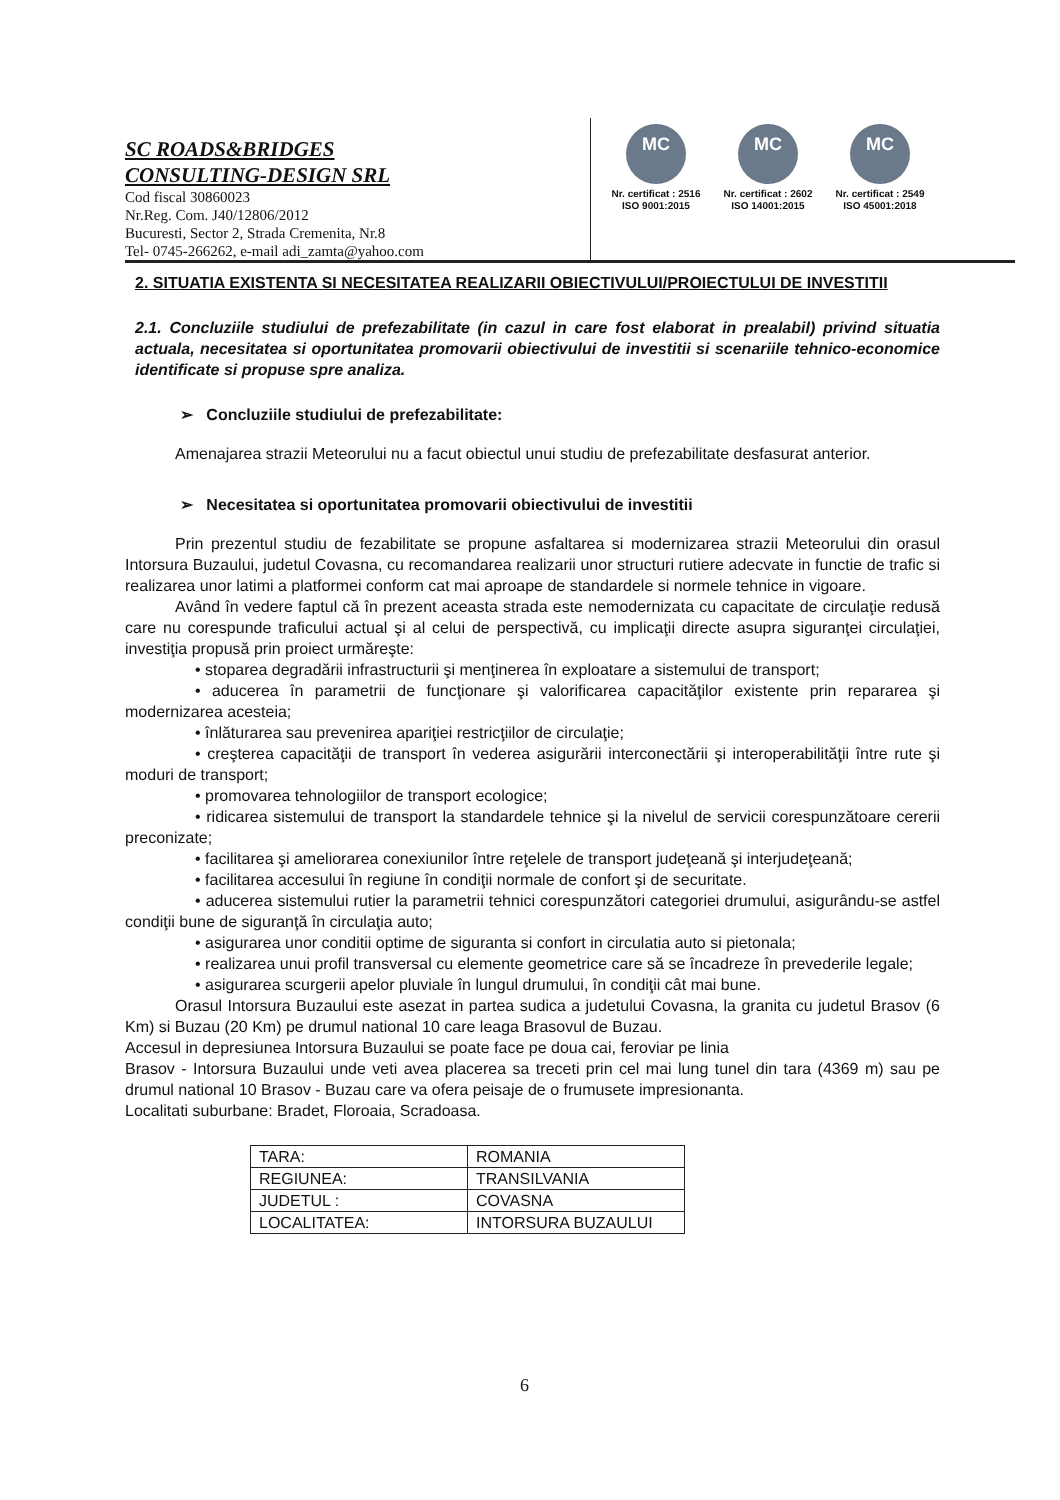SC ROADS&BRIDGES
CONSULTING-DESIGN SRL
Cod fiscal 30860023
Nr.Reg. Com. J40/12806/2012
Bucuresti, Sector 2, Strada Cremenita, Nr.8
Tel- 0745-266262, e-mail adi_zamta@yahoo.com
MC
Nr. certificat : 2516
ISO 9001:2015
MC
Nr. certificat : 2602
ISO 14001:2015
MC
Nr. certificat : 2549
ISO 45001:2018
2. SITUATIA EXISTENTA SI NECESITATEA REALIZARII OBIECTIVULUI/PROIECTULUI DE INVESTITII
2.1. Concluziile studiului de prefezabilitate (in cazul in care fost elaborat in prealabil) privind situatia actuala, necesitatea si oportunitatea promovarii obiectivului de investitii si scenariile tehnico-economice identificate si propuse spre analiza.
➢ Concluziile studiului de prefezabilitate:
Amenajarea strazii Meteorului nu a facut obiectul unui studiu de prefezabilitate desfasurat anterior.
➢ Necesitatea si oportunitatea promovarii obiectivului de investitii
Prin prezentul studiu de fezabilitate se propune asfaltarea si modernizarea strazii Meteorului din orasul Intorsura Buzaului, judetul Covasna, cu recomandarea realizarii unor structuri rutiere adecvate in functie de trafic si realizarea unor latimi a platformei conform cat mai aproape de standardele si normele tehnice in vigoare.
Având în vedere faptul că în prezent aceasta strada este nemodernizata cu capacitate de circulaţie redusă care nu corespunde traficului actual şi al celui de perspectivă, cu implicaţii directe asupra siguranţei circulaţiei, investiţia propusă prin proiect urmăreşte:
• stoparea degradării infrastructurii şi menţinerea în exploatare a sistemului de transport;
• aducerea în parametrii de funcţionare şi valorificarea capacităţilor existente prin repararea şi modernizarea acesteia;
• înlăturarea sau prevenirea apariţiei restricţiilor de circulaţie;
• creşterea capacităţii de transport în vederea asigurării interconectării şi interoperabilităţii între rute şi moduri de transport;
• promovarea tehnologiilor de transport ecologice;
• ridicarea sistemului de transport la standardele tehnice şi la nivelul de servicii corespunzătoare cererii preconizate;
• facilitarea şi ameliorarea conexiunilor între reţelele de transport judeţeană şi interjudeţeană;
• facilitarea accesului în regiune în condiţii normale de confort şi de securitate.
• aducerea sistemului rutier la parametrii tehnici corespunzători categoriei drumului, asigurându-se astfel condiţii bune de siguranţă în circulaţia auto;
• asigurarea unor conditii optime de siguranta si confort in circulatia auto si pietonala;
• realizarea unui profil transversal cu elemente geometrice care să se încadreze în prevederile legale;
• asigurarea scurgerii apelor pluviale în lungul drumului, în condiţii cât mai bune.
Orasul Intorsura Buzaului este asezat in partea sudica a judetului Covasna, la granita cu judetul Brasov (6 Km) si Buzau (20 Km) pe drumul national 10 care leaga Brasovul de Buzau.
Accesul in depresiunea Intorsura Buzaului se poate face pe doua cai, feroviar pe linia
Brasov - Intorsura Buzaului unde veti avea placerea sa treceti prin cel mai lung tunel din tara (4369 m) sau pe drumul national 10 Brasov - Buzau care va ofera peisaje de o frumusete impresionanta.
Localitati suburbane: Bradet, Floroaia, Scradoasa.
| TARA: | ROMANIA |
| REGIUNEA: | TRANSILVANIA |
| JUDETUL : | COVASNA |
| LOCALITATEA: | INTORSURA BUZAULUI |
6